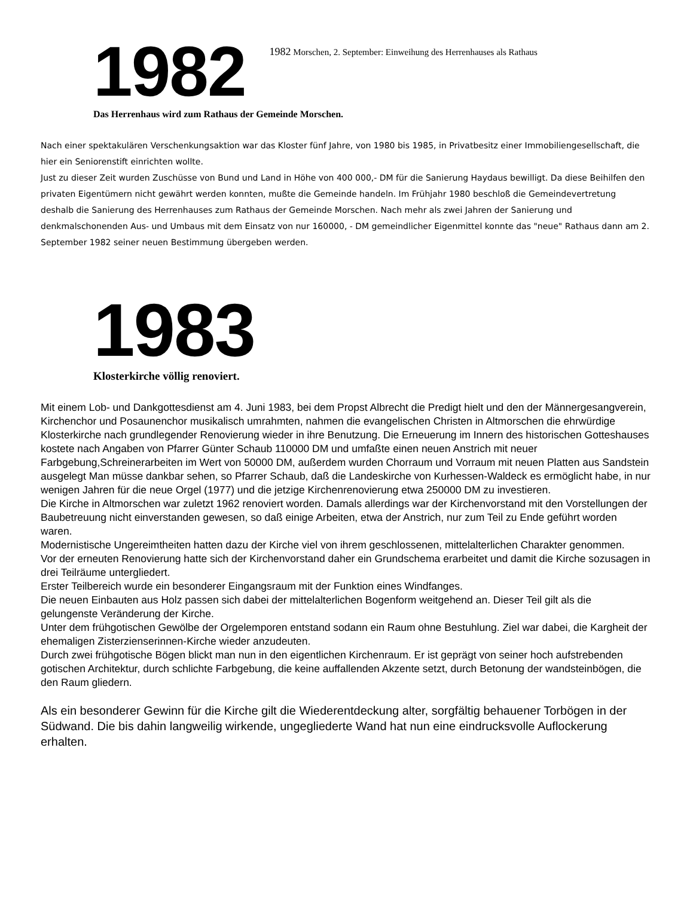1982
1982 Morschen, 2. September: Einweihung des Herrenhauses als Rathaus
Das Herrenhaus wird zum Rathaus der Gemeinde Morschen.
Nach einer spektakulären Verschenkungsaktion war das Kloster fünf Jahre, von 1980 bis 1985, in Privatbesitz einer Immobiliengesellschaft, die hier ein Seniorenstift einrichten wollte.
Just zu dieser Zeit wurden Zuschüsse von Bund und Land in Höhe von 400 000,- DM für die Sanierung Haydaus bewilligt. Da diese Beihilfen den privaten Eigentümern nicht gewährt werden konnten, mußte die Gemeinde handeln. Im Frühjahr 1980 beschloß die Gemeindevertretung deshalb die Sanierung des Herrenhauses zum Rathaus der Gemeinde Morschen. Nach mehr als zwei Jahren der Sanierung und denkmalschonenden Aus- und Umbaus mit dem Einsatz von nur 160000, - DM gemeindlicher Eigenmittel konnte das "neue" Rathaus dann am 2. September 1982 seiner neuen Bestimmung übergeben werden.
1983
Klosterkirche völlig renoviert.
Mit einem Lob- und Dankgottesdienst am 4. Juni 1983, bei dem Propst Albrecht die Predigt hielt und den der Männergesangverein, Kirchenchor und Posaunenchor musikalisch umrahmten, nahmen die evangelischen Christen in Altmorschen die ehrwürdige Klosterkirche nach grundlegender Renovierung wieder in ihre Benutzung. Die Erneuerung im Innern des historischen Gotteshauses kostete nach Angaben von Pfarrer Günter Schaub 110000 DM und umfaßte einen neuen Anstrich mit neuer Farbgebung,Schreinerarbeiten im Wert von 50000 DM, außerdem wurden Chorraum und Vorraum mit neuen Platten aus Sandstein ausgelegt Man müsse dankbar sehen, so Pfarrer Schaub, daß die Landeskirche von Kurhessen-Waldeck es ermöglicht habe, in nur wenigen Jahren für die neue Orgel (1977) und die jetzige Kirchenrenovierung etwa 250000 DM zu investieren.
Die Kirche in Altmorschen war zuletzt 1962 renoviert worden. Damals allerdings war der Kirchenvorstand mit den Vorstellungen der Baubetreuung nicht einverstanden gewesen, so daß einige Arbeiten, etwa der Anstrich, nur zum Teil zu Ende geführt worden waren.
Modernistische Ungereimtheiten hatten dazu der Kirche viel von ihrem geschlossenen, mittelalterlichen Charakter genommen.
Vor der erneuten Renovierung hatte sich der Kirchenvorstand daher ein Grundschema erarbeitet und damit die Kirche sozusagen in drei Teilräume untergliedert.
Erster Teilbereich wurde ein besonderer Eingangsraum mit der Funktion eines Windfanges.
Die neuen Einbauten aus Holz passen sich dabei der mittelalterlichen Bogenform weitgehend an. Dieser Teil gilt als die gelungenste Veränderung der Kirche.
Unter dem frühgotischen Gewölbe der Orgelemporen entstand sodann ein Raum ohne Bestuhlung. Ziel war dabei, die Kargheit der ehemaligen Zisterzienserinnen-Kirche wieder anzudeuten.
Durch zwei frühgotische Bögen blickt man nun in den eigentlichen Kirchenraum. Er ist geprägt von seiner hoch aufstrebenden gotischen Architektur, durch schlichte Farbgebung, die keine auffallenden Akzente setzt, durch Betonung der wandsteinbögen, die den Raum gliedern.
Als ein besonderer Gewinn für die Kirche gilt die Wiederentdeckung alter, sorgfältig behauener Torbögen in der Südwand. Die bis dahin langweilig wirkende, ungegliederte Wand hat nun eine eindrucksvolle Auflockerung erhalten.